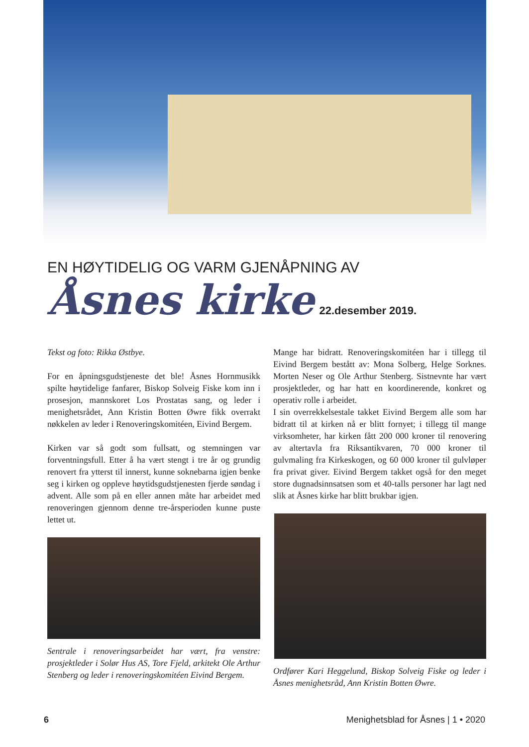EN HØYTIDELIG OG VARM GJENÅPNING AV
Åsnes kirke
22.desember 2019.
Tekst og foto: Rikka Østbye.
For en åpningsgudstjeneste det ble! Åsnes Hornmusikk spilte høytidelige fanfarer, Biskop Solveig Fiske kom inn i prosesjon, mannskoret Los Prostatas sang, og leder i menighetsrådet, Ann Kristin Botten Øwre fikk overrakt nøkkelen av leder i Renoveringskomitéen, Eivind Bergem.
Kirken var så godt som fullsatt, og stemningen var forventningsfull. Etter å ha vært stengt i tre år og grundig renovert fra ytterst til innerst, kunne soknebarna igjen benke seg i kirken og oppleve høytidsgudstjenesten fjerde søndag i advent. Alle som på en eller annen måte har arbeidet med renoveringen gjennom denne tre-årsperioden kunne puste lettet ut.
Sentrale i renoveringsarbeidet har vært, fra venstre: prosjektleder i Solør Hus AS, Tore Fjeld, arkitekt Ole Arthur Stenberg og leder i renoveringskomitéen Eivind Bergem.
Mange har bidratt. Renoveringskomitéen har i tillegg til Eivind Bergem bestått av: Mona Solberg, Helge Sorknes. Morten Neser og Ole Arthur Stenberg. Sistnevnte har vært prosjektleder, og har hatt en koordinerende, konkret og operativ rolle i arbeidet.
I sin overrekkelsestale takket Eivind Bergem alle som har bidratt til at kirken nå er blitt fornyet; i tillegg til mange virksomheter, har kirken fått 200 000 kroner til renovering av altertavla fra Riksantikvaren, 70 000 kroner til gulvmaling fra Kirkeskogen, og 60 000 kroner til gulvløper fra privat giver. Eivind Bergem takket også for den meget store dugnadsinnsatsen som et 40-talls personer har lagt ned slik at Åsnes kirke har blitt brukbar igjen.
Ordfører Kari Heggelund, Biskop Solveig Fiske og leder i Åsnes menighetsråd, Ann Kristin Botten Øwre.
6 Menighetsblad for Åsnes | 1 • 2020